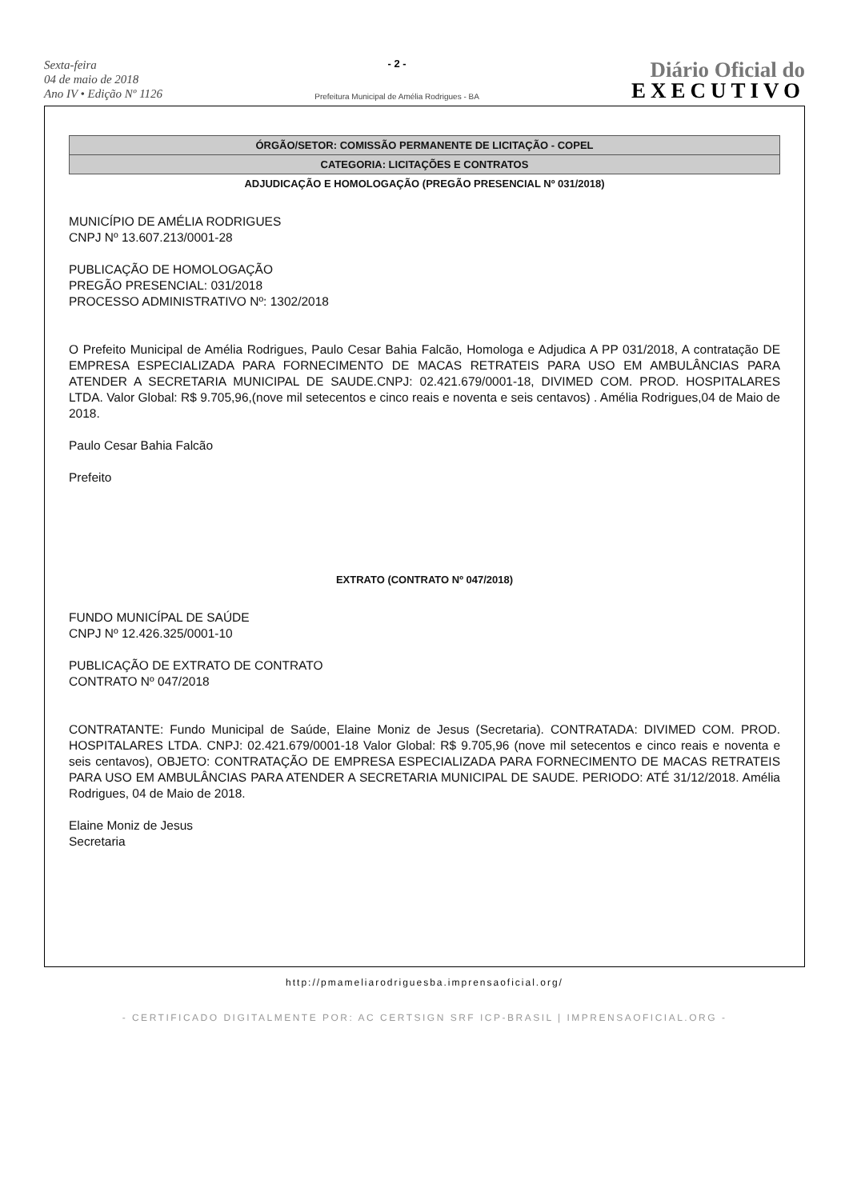Sexta-feira
04 de maio de 2018
Ano IV • Edição Nº 1126
- 2 -
Prefeitura Municipal de Amélia Rodrigues - BA
Diário Oficial do
EXECUTIVO
ÓRGÃO/SETOR: COMISSÃO PERMANENTE DE LICITAÇÃO - COPEL
CATEGORIA: LICITAÇÕES E CONTRATOS
ADJUDICAÇÃO E HOMOLOGAÇÃO (PREGÃO PRESENCIAL Nº 031/2018)
MUNICÍPIO DE AMÉLIA RODRIGUES
CNPJ Nº 13.607.213/0001-28
PUBLICAÇÃO DE HOMOLOGAÇÃO
PREGÃO PRESENCIAL: 031/2018
PROCESSO ADMINISTRATIVO Nº: 1302/2018
O Prefeito Municipal de Amélia Rodrigues, Paulo Cesar Bahia Falcão, Homologa e Adjudica A PP 031/2018, A contratação DE EMPRESA ESPECIALIZADA PARA FORNECIMENTO DE MACAS RETRATEIS PARA USO EM AMBULÂNCIAS PARA ATENDER A SECRETARIA MUNICIPAL DE SAUDE.CNPJ: 02.421.679/0001-18, DIVIMED COM. PROD. HOSPITALARES LTDA. Valor Global: R$ 9.705,96,(nove mil setecentos e cinco reais e noventa e seis centavos) . Amélia Rodrigues,04 de Maio de 2018.
Paulo Cesar Bahia Falcão
Prefeito
EXTRATO (CONTRATO Nº 047/2018)
FUNDO MUNICÍPAL DE SAÚDE
CNPJ Nº 12.426.325/0001-10
PUBLICAÇÃO DE EXTRATO DE CONTRATO
CONTRATO Nº 047/2018
CONTRATANTE: Fundo Municipal de Saúde, Elaine Moniz de Jesus (Secretaria). CONTRATADA: DIVIMED COM. PROD. HOSPITALARES LTDA. CNPJ: 02.421.679/0001-18 Valor Global: R$ 9.705,96 (nove mil setecentos e cinco reais e noventa e seis centavos), OBJETO: CONTRATAÇÃO DE EMPRESA ESPECIALIZADA PARA FORNECIMENTO DE MACAS RETRATEIS PARA USO EM AMBULÂNCIAS PARA ATENDER A SECRETARIA MUNICIPAL DE SAUDE. PERIODO: ATÉ 31/12/2018. Amélia Rodrigues, 04 de Maio de 2018.
Elaine Moniz de Jesus
Secretaria
http://pmameliarodriguesba.imprensaoficial.org/
- CERTIFICADO DIGITALMENTE POR: AC CERTSIGN SRF ICP-BRASIL | IMPRENSAOFICIAL.ORG -